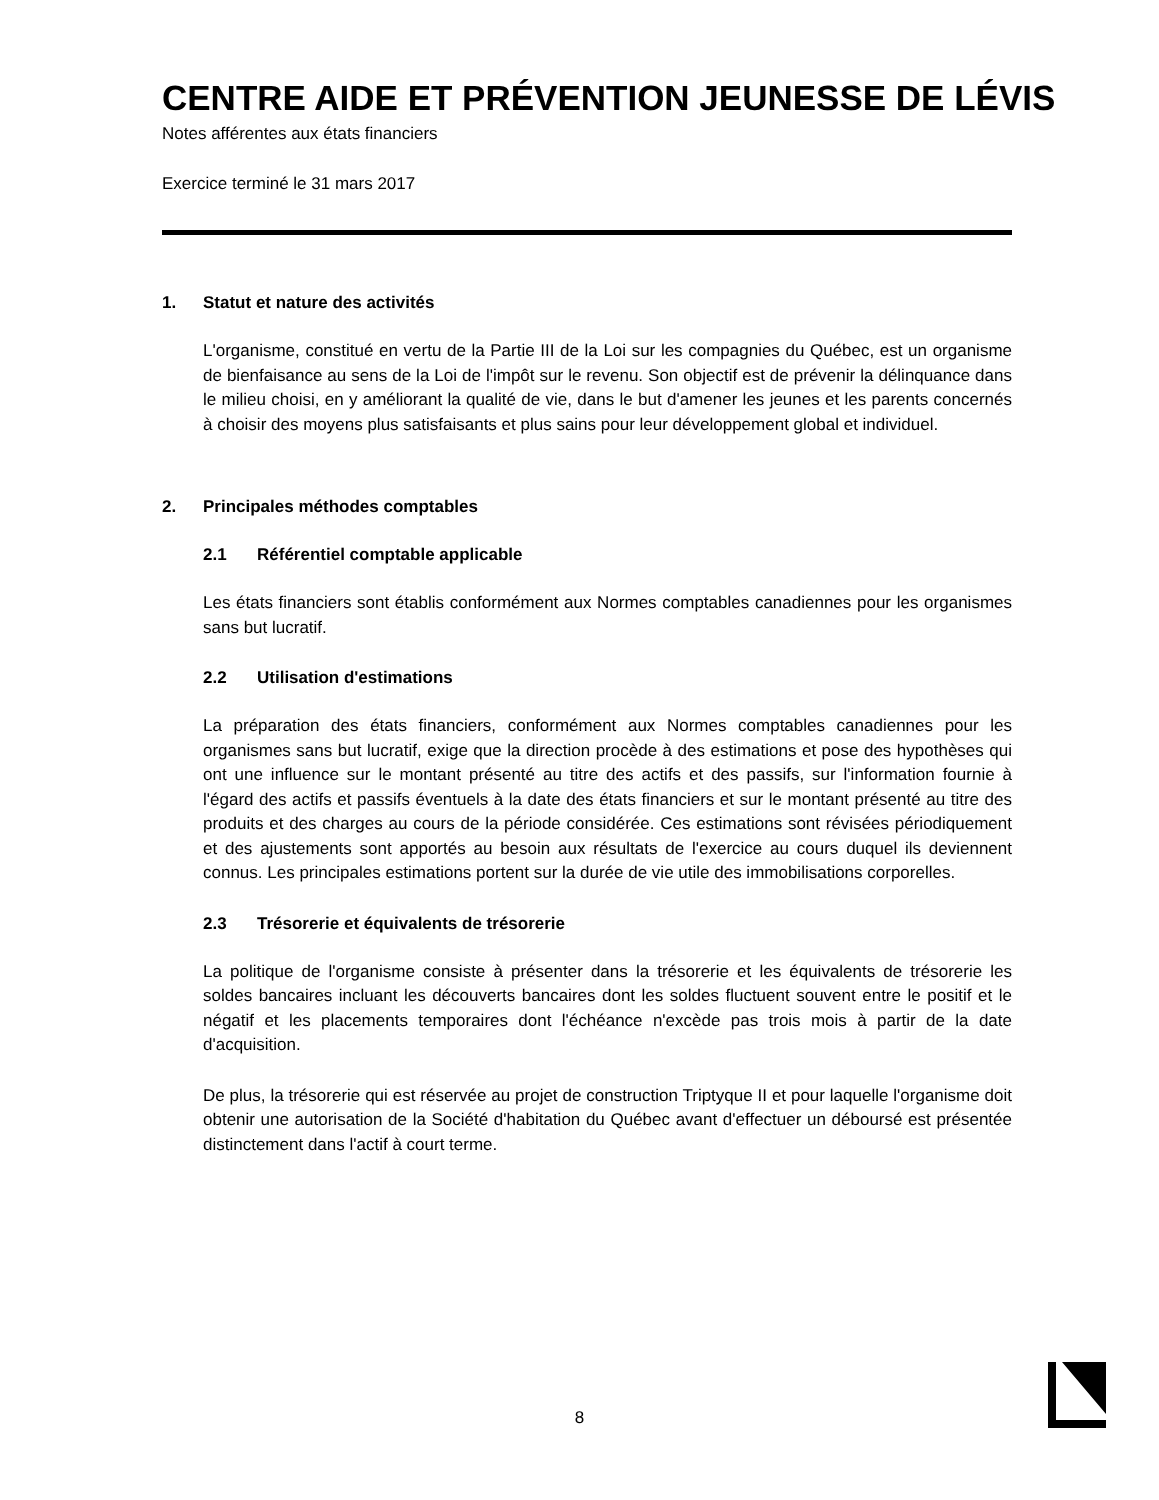CENTRE AIDE ET PRÉVENTION JEUNESSE DE LÉVIS
Notes afférentes aux états financiers
Exercice terminé le 31 mars 2017
1. Statut et nature des activités
L'organisme, constitué en vertu de la Partie III de la Loi sur les compagnies du Québec, est un organisme de bienfaisance au sens de la Loi de l'impôt sur le revenu. Son objectif est de prévenir la délinquance dans le milieu choisi, en y améliorant la qualité de vie, dans le but d'amener les jeunes et les parents concernés à choisir des moyens plus satisfaisants et plus sains pour leur développement global et individuel.
2. Principales méthodes comptables
2.1 Référentiel comptable applicable
Les états financiers sont établis conformément aux Normes comptables canadiennes pour les organismes sans but lucratif.
2.2 Utilisation d'estimations
La préparation des états financiers, conformément aux Normes comptables canadiennes pour les organismes sans but lucratif, exige que la direction procède à des estimations et pose des hypothèses qui ont une influence sur le montant présenté au titre des actifs et des passifs, sur l'information fournie à l'égard des actifs et passifs éventuels à la date des états financiers et sur le montant présenté au titre des produits et des charges au cours de la période considérée. Ces estimations sont révisées périodiquement et des ajustements sont apportés au besoin aux résultats de l'exercice au cours duquel ils deviennent connus. Les principales estimations portent sur la durée de vie utile des immobilisations corporelles.
2.3 Trésorerie et équivalents de trésorerie
La politique de l'organisme consiste à présenter dans la trésorerie et les équivalents de trésorerie les soldes bancaires incluant les découverts bancaires dont les soldes fluctuent souvent entre le positif et le négatif et les placements temporaires dont l'échéance n'excède pas trois mois à partir de la date d'acquisition.
De plus, la trésorerie qui est réservée au projet de construction Triptyque II et pour laquelle l'organisme doit obtenir une autorisation de la Société d'habitation du Québec avant d'effectuer un déboursé est présentée distinctement dans l'actif à court terme.
8